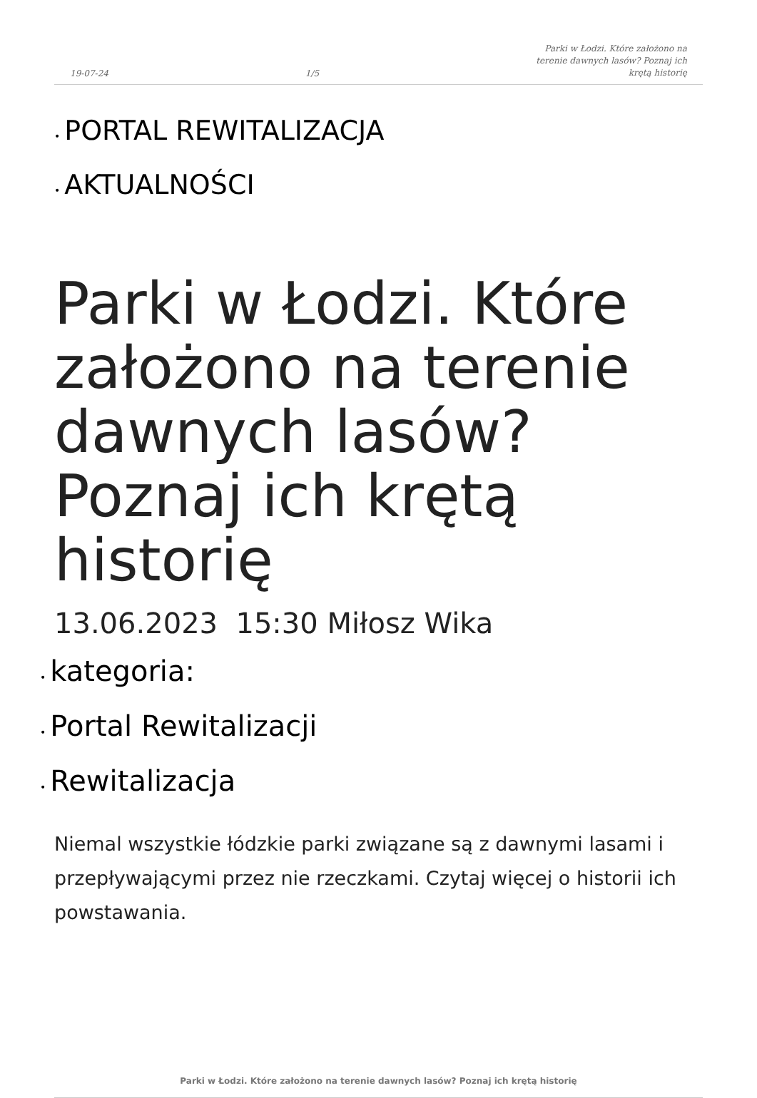19-07-24 1/5 Parki w Łodzi. Które założono na terenie dawnych lasów? Poznaj ich krętą historię
• PORTAL REWITALIZACJA
• AKTUALNOŚCI
Parki w Łodzi. Które założono na terenie dawnych lasów? Poznaj ich krętą historię
13.06.2023 15:30 Miłosz Wika
• kategoria:
• Portal Rewitalizacji
• Rewitalizacja
Niemal wszystkie łódzkie parki związane są z dawnymi lasami i przepływającymi przez nie rzeczkami. Czytaj więcej o historii ich powstawania.
Parki w Łodzi. Które założono na terenie dawnych lasów? Poznaj ich krętą historię